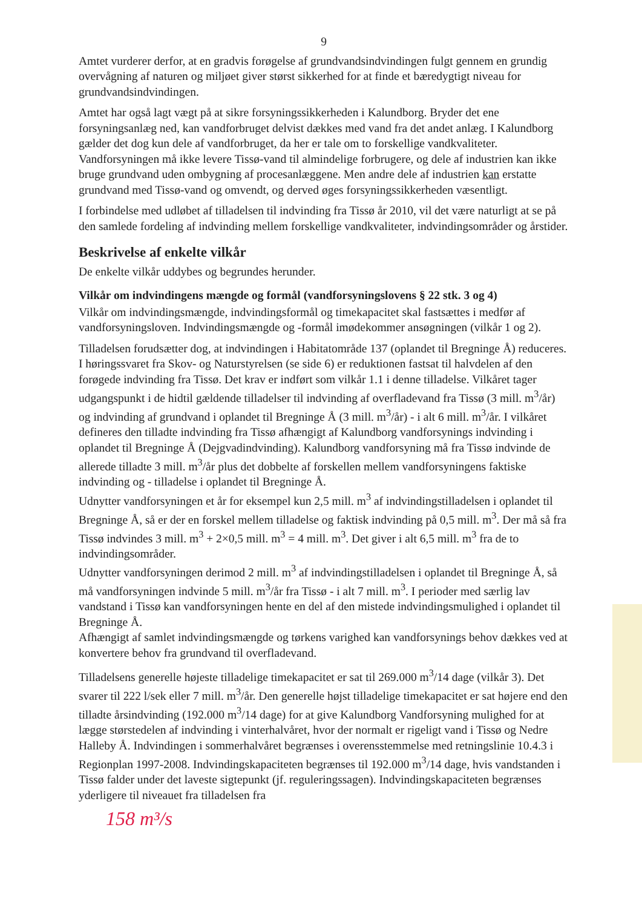9
Amtet vurderer derfor, at en gradvis forøgelse af grundvandsindvindingen fulgt gennem en grundig overvågning af naturen og miljøet giver størst sikkerhed for at finde et bæredygtigt niveau for grundvandsindvindingen.
Amtet har også lagt vægt på at sikre forsyningssikkerheden i Kalundborg. Bryder det ene forsyningsanlæg ned, kan vandforbruget delvist dækkes med vand fra det andet anlæg. I Kalundborg gælder det dog kun dele af vandforbruget, da her er tale om to forskellige vandkvaliteter. Vandforsyningen må ikke levere Tissø-vand til almindelige forbrugere, og dele af industrien kan ikke bruge grundvand uden ombygning af procesanlæggene. Men andre dele af industrien kan erstatte grundvand med Tissø-vand og omvendt, og derved øges forsyningssikkerheden væsentligt.
I forbindelse med udløbet af tilladelsen til indvinding fra Tissø år 2010, vil det være naturligt at se på den samlede fordeling af indvinding mellem forskellige vandkvaliteter, indvindingsområder og årstider.
Beskrivelse af enkelte vilkår
De enkelte vilkår uddybes og begrundes herunder.
Vilkår om indvindingens mængde og formål (vandforsyningslovens § 22 stk. 3 og 4)
Vilkår om indvindingsmængde, indvindingsformål og timekapacitet skal fastsættes i medfør af vandforsyningsloven. Indvindingsmængde og -formål imødekommer ansøgningen (vilkår 1 og 2).
Tilladelsen forudsætter dog, at indvindingen i Habitatområde 137 (oplandet til Bregninge Å) reduceres. I høringssvaret fra Skov- og Naturstyrelsen (se side 6) er reduktionen fastsat til halvdelen af den forøgede indvinding fra Tissø. Det krav er indført som vilkår 1.1 i denne tilladelse. Vilkåret tager udgangspunkt i de hidtil gældende tilladelser til indvinding af overfladevand fra Tissø (3 mill. m<sup>3</sup>/år) og indvinding af grundvand i oplandet til Bregninge Å (3 mill. m<sup>3</sup>/år) - i alt 6 mill. m<sup>3</sup>/år. I vilkåret defineres den tilladte indvinding fra Tissø afhængigt af Kalundborg vandforsynings indvinding i oplandet til Bregninge Å (Dejgvadindvinding). Kalundborg vandforsyning må fra Tissø indvinde de allerede tilladte 3 mill. m<sup>3</sup>/år plus det dobbelte af forskellen mellem vandforsyningens faktiske indvinding og - tilladelse i oplandet til Bregninge Å.
Udnytter vandforsyningen et år for eksempel kun 2,5 mill. m<sup>3</sup> af indvindingstilladelsen i oplandet til Bregninge Å, så er der en forskel mellem tilladelse og faktisk indvinding på 0,5 mill. m<sup>3</sup>. Der må så fra Tissø indvindes 3 mill. m<sup>3</sup> + 2×0,5 mill. m<sup>3</sup> = 4 mill. m<sup>3</sup>. Det giver i alt 6,5 mill. m<sup>3</sup> fra de to indvindingsområder.
Udnytter vandforsyningen derimod 2 mill. m<sup>3</sup> af indvindingstilladelsen i oplandet til Bregninge Å, så må vandforsyningen indvinde 5 mill. m<sup>3</sup>/år fra Tissø - i alt 7 mill. m<sup>3</sup>. I perioder med særlig lav vandstand i Tissø kan vandforsyningen hente en del af den mistede indvindingsmulighed i oplandet til Bregninge Å.
Afhængigt af samlet indvindingsmængde og tørkens varighed kan vandforsynings behov dækkes ved at konvertere behov fra grundvand til overfladevand.
Tilladelsens generelle højeste tilladelige timekapacitet er sat til 269.000 m<sup>3</sup>/14 dage (vilkår 3). Det svarer til 222 l/sek eller 7 mill. m<sup>3</sup>/år. Den generelle højst tilladelige timekapacitet er sat højere end den tilladte årsindvinding (192.000 m<sup>3</sup>/14 dage) for at give Kalundborg Vandforsyning mulighed for at lægge størstedelen af indvinding i vinterhalvåret, hvor der normalt er rigeligt vand i Tissø og Nedre Halleby Å. Indvindingen i sommerhalvåret begrænses i overensstemmelse med retningslinie 10.4.3 i Regionplan 1997-2008. Indvindingskapaciteten begrænses til 192.000 m<sup>3</sup>/14 dage, hvis vandstanden i Tissø falder under det laveste sigtepunkt (jf. reguleringssagen). Indvindingskapaciteten begrænses yderligere til niveauet fra tilladelsen fra
158 m³/s